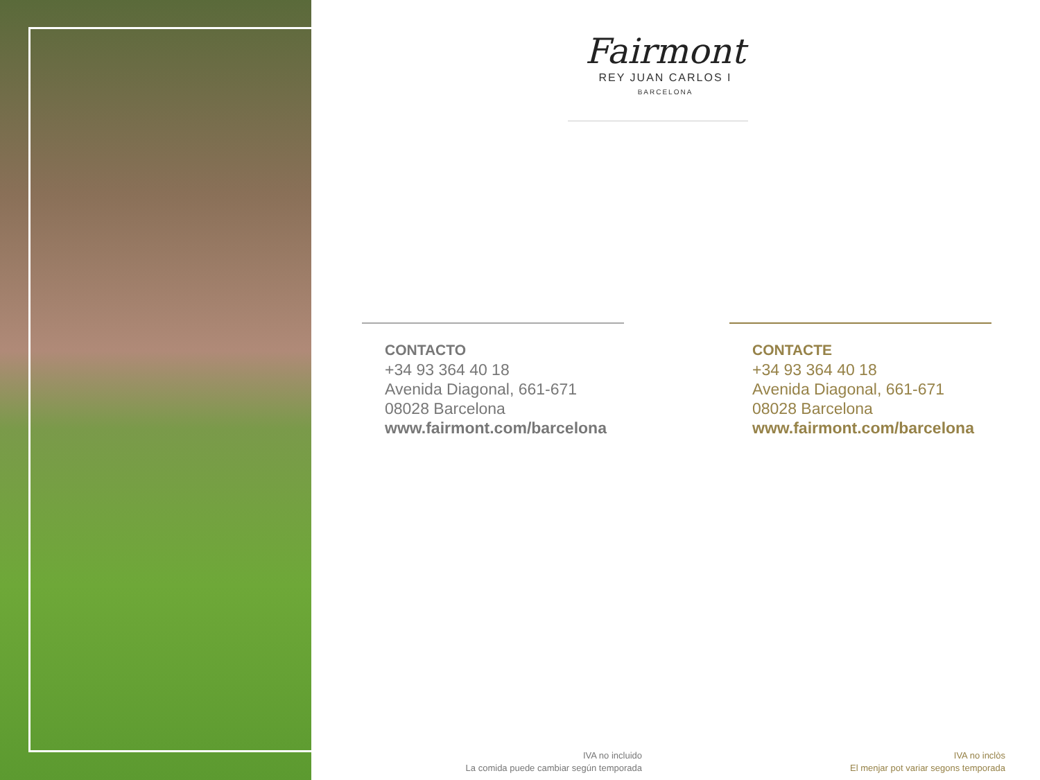Fairmont
REY JUAN CARLOS I
BARCELONA
CONTACTO
+34 93 364 40 18
Avenida Diagonal, 661-671
08028 Barcelona
www.fairmont.com/barcelona
CONTACTE
+34 93 364 40 18
Avenida Diagonal, 661-671
08028 Barcelona
www.fairmont.com/barcelona
IVA no incluido
La comida puede cambiar según temporada
IVA no inclòs
El menjar pot variar segons temporada